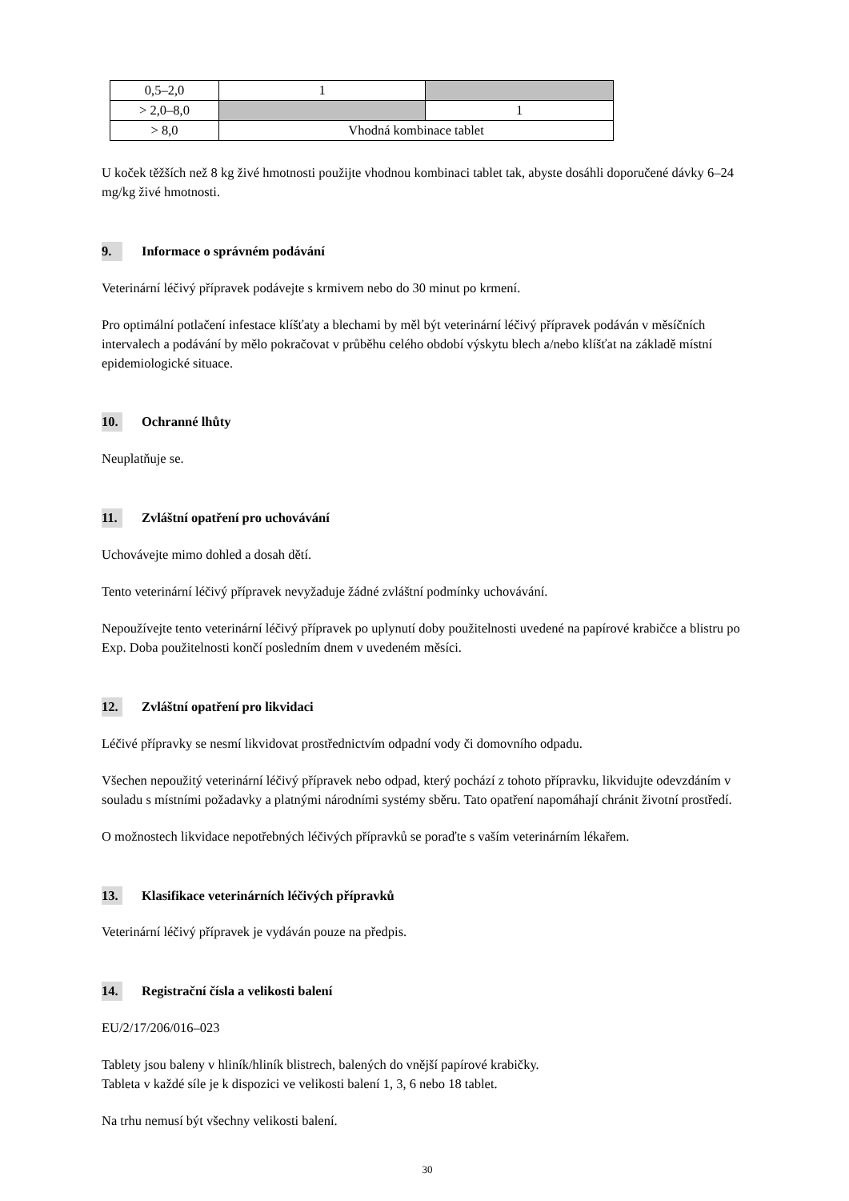| 0,5–2,0 | 1 | |
| > 2,0–8,0 | | 1 |
| > 8,0 | Vhodná kombinace tablet | |
U koček těžších než 8 kg živé hmotnosti použijte vhodnou kombinaci tablet tak, abyste dosáhli doporučené dávky 6–24 mg/kg živé hmotnosti.
9. Informace o správném podávání
Veterinární léčivý přípravek podávejte s krmivem nebo do 30 minut po krmení.
Pro optimální potlačení infestace klíšťaty a blechami by měl být veterinární léčivý přípravek podáván v měsíčních intervalech a podávání by mělo pokračovat v průběhu celého období výskytu blech a/nebo klíšťat na základě místní epidemiologické situace.
10. Ochranné lhůty
Neuplatňuje se.
11. Zvláštní opatření pro uchovávání
Uchovávejte mimo dohled a dosah dětí.
Tento veterinární léčivý přípravek nevyžaduje žádné zvláštní podmínky uchovávání.
Nepoužívejte tento veterinární léčivý přípravek po uplynutí doby použitelnosti uvedené na papírové krabičce a blistru po Exp. Doba použitelnosti končí posledním dnem v uvedeném měsíci.
12. Zvláštní opatření pro likvidaci
Léčivé přípravky se nesmí likvidovat prostřednictvím odpadní vody či domovního odpadu.
Všechen nepoužitý veterinární léčivý přípravek nebo odpad, který pochází z tohoto přípravku, likvidujte odevzdáním v souladu s místními požadavky a platnými národními systémy sběru. Tato opatření napomáhají chránit životní prostředí.
O možnostech likvidace nepotřebných léčivých přípravků se poraďte s vaším veterinárním lékařem.
13. Klasifikace veterinárních léčivých přípravků
Veterinární léčivý přípravek je vydáván pouze na předpis.
14. Registrační čísla a velikosti balení
EU/2/17/206/016–023
Tablety jsou baleny v hliník/hliník blistrech, balených do vnější papírové krabičky.
Tableta v každé síle je k dispozici ve velikosti balení 1, 3, 6 nebo 18 tablet.
Na trhu nemusí být všechny velikosti balení.
30